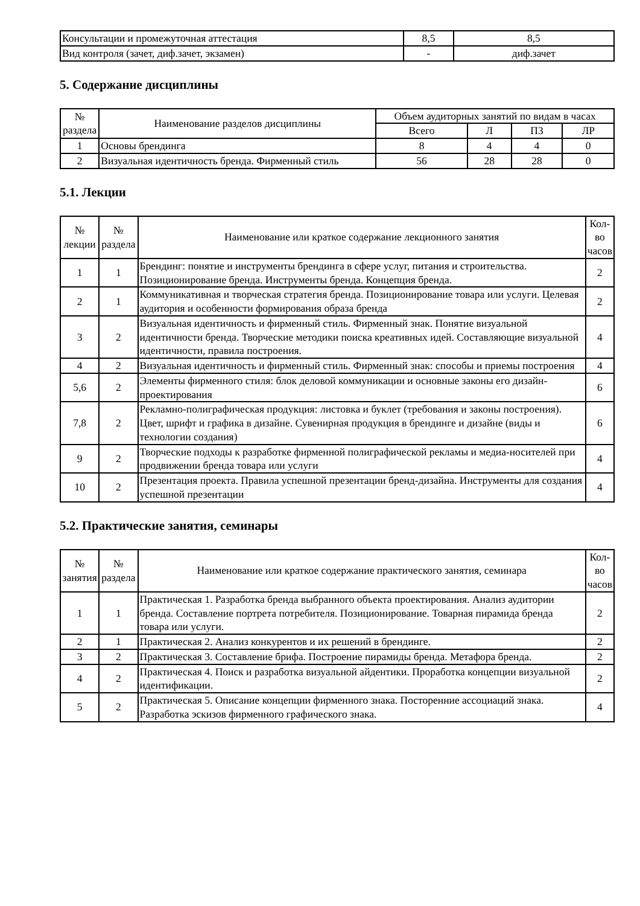| Консультации и промежуточная аттестация | 8,5 | 8,5 |
| Вид контроля (зачет, диф.зачет, экзамен) | - | диф.зачет |
5. Содержание дисциплины
| № раздела | Наименование разделов дисциплины | Объем аудиторных занятий по видам в часах | | | |
| --- | --- | --- | --- | --- | --- |
| | | Всего | Л | ПЗ | ЛР |
| 1 | Основы брендинга | 8 | 4 | 4 | 0 |
| 2 | Визуальная идентичность бренда. Фирменный стиль | 56 | 28 | 28 | 0 |
5.1. Лекции
| № лекции | № раздела | Наименование или краткое содержание лекционного занятия | Кол-во часов |
| --- | --- | --- | --- |
| 1 | 1 | Брендинг: понятие и инструменты брендинга в сфере услуг, питания и строительства. Позиционирование бренда. Инструменты бренда. Концепция бренда. | 2 |
| 2 | 1 | Коммуникативная и творческая стратегия бренда. Позиционирование товара или услуги. Целевая аудитория и особенности формирования образа бренда | 2 |
| 3 | 2 | Визуальная идентичность и фирменный стиль. Фирменный знак. Понятие визуальной идентичности бренда. Творческие методики поиска креативных идей. Составляющие визуальной идентичности, правила построения. | 4 |
| 4 | 2 | Визуальная идентичность и фирменный стиль. Фирменный знак: способы и приемы построения | 4 |
| 5,6 | 2 | Элементы фирменного стиля: блок деловой коммуникации и основные законы его дизайн-проектирования | 6 |
| 7,8 | 2 | Рекламно-полиграфическая продукция: листовка и буклет (требования и законы построения). Цвет, шрифт и графика в дизайне. Сувенирная продукция в брендинге и дизайне (виды и технологии создания) | 6 |
| 9 | 2 | Творческие подходы к разработке фирменной полиграфической рекламы и медиа-носителей при продвижении бренда товара или услуги | 4 |
| 10 | 2 | Презентация проекта. Правила успешной презентации бренд-дизайна. Инструменты для создания успешной презентации | 4 |
5.2. Практические занятия, семинары
| № занятия | № раздела | Наименование или краткое содержание практического занятия, семинара | Кол-во часов |
| --- | --- | --- | --- |
| 1 | 1 | Практическая 1. Разработка бренда выбранного объекта проектирования. Анализ аудитории бренда. Составление портрета потребителя. Позиционирование. Товарная пирамида бренда товара или услуги. | 2 |
| 2 | 1 | Практическая 2. Анализ конкурентов и их решений в брендинге. | 2 |
| 3 | 2 | Практическая 3. Составление брифа. Построение пирамиды бренда. Метафора бренда. | 2 |
| 4 | 2 | Практическая 4. Поиск и разработка визуальной айдентики. Проработка концепции визуальной идентификации. | 2 |
| 5 | 2 | Практическая 5. Описание концепции фирменного знака. Посторенние ассоциаций знака. Разработка эскизов фирменного графического знака. | 4 |